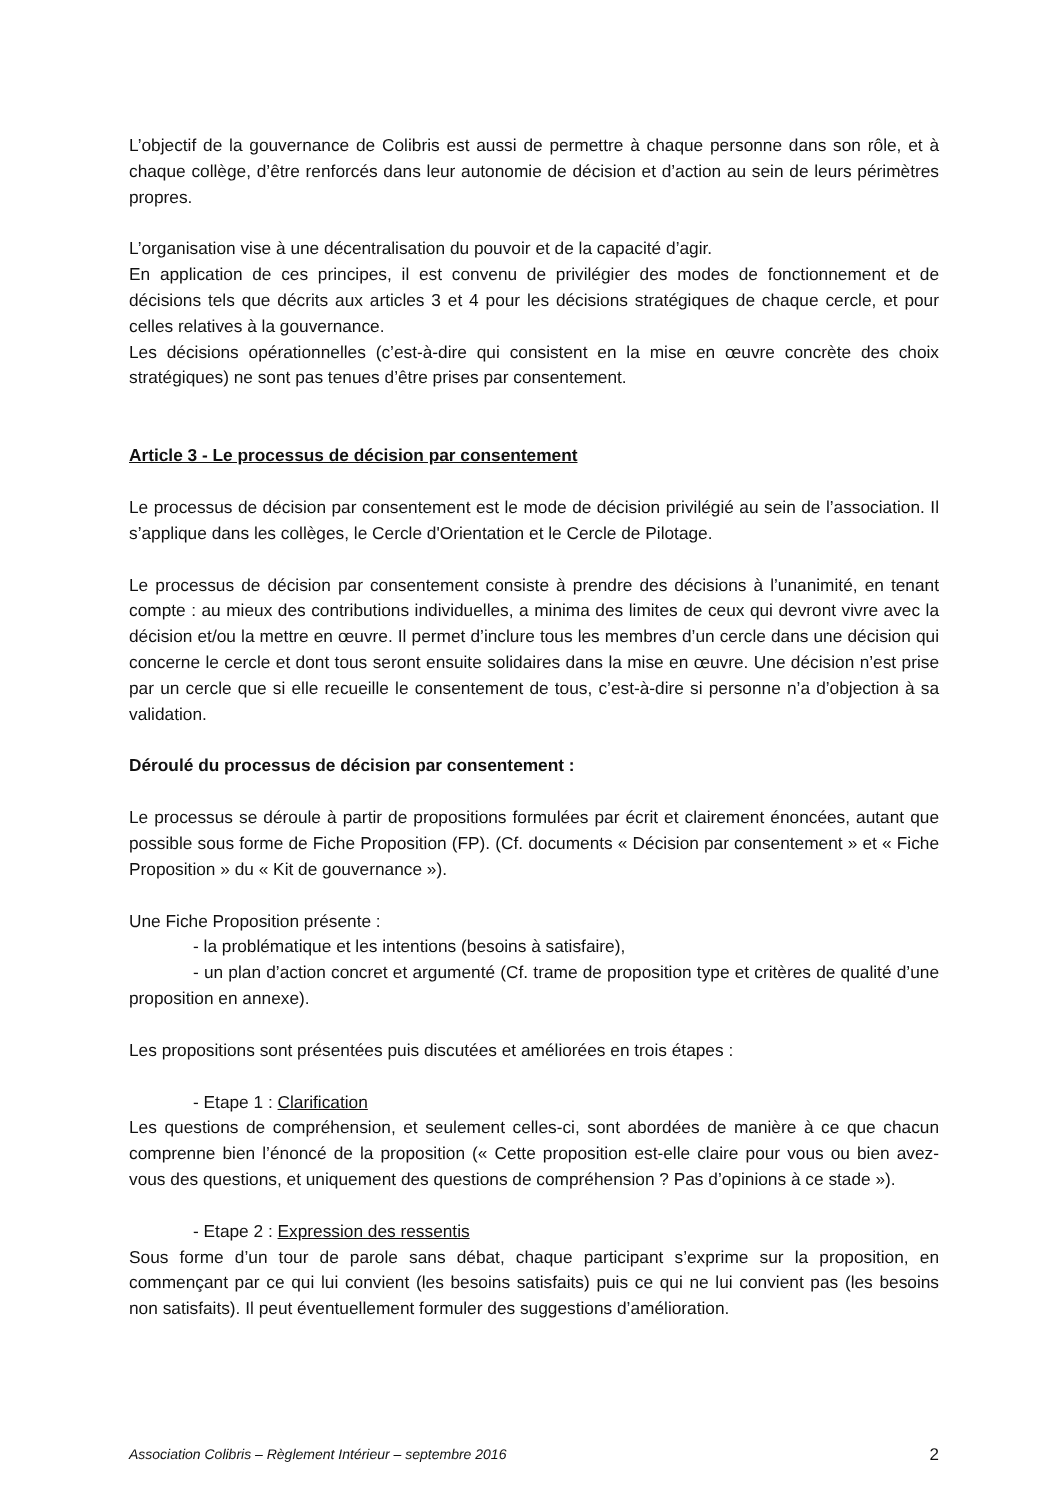L’objectif de la gouvernance de Colibris est aussi de permettre à chaque personne dans son rôle, et à chaque collège, d’être renforcés dans leur autonomie de décision et d’action au sein de leurs périmètres propres.
L’organisation vise à une décentralisation du pouvoir et de la capacité d’agir.
En application de ces principes, il est convenu de privilégier des modes de fonctionnement et de décisions tels que décrits aux articles 3 et 4 pour les décisions stratégiques de chaque cercle, et pour celles relatives à la gouvernance.
Les décisions opérationnelles (c’est-à-dire qui consistent en la mise en œuvre concrète des choix stratégiques) ne sont pas tenues d’être prises par consentement.
Article 3 - Le processus de décision par consentement
Le processus de décision par consentement est le mode de décision privilégié au sein de l’association. Il s’applique dans les collèges, le Cercle d'Orientation et le Cercle de Pilotage.
Le processus de décision par consentement consiste à prendre des décisions à l’unanimité, en tenant compte : au mieux des contributions individuelles, a minima des limites de ceux qui devront vivre avec la décision et/ou la mettre en œuvre. Il permet d’inclure tous les membres d’un cercle dans une décision qui concerne le cercle et dont tous seront ensuite solidaires dans la mise en œuvre. Une décision n’est prise par un cercle que si elle recueille le consentement de tous, c’est-à-dire si personne n’a d’objection à sa validation.
Déroulé du processus de décision par consentement :
Le processus se déroule à partir de propositions formulées par écrit et clairement énoncées, autant que possible sous forme de Fiche Proposition (FP). (Cf. documents « Décision par consentement » et « Fiche Proposition » du « Kit de gouvernance »).
Une Fiche Proposition présente :
- la problématique et les intentions (besoins à satisfaire),
- un plan d’action concret et argumenté (Cf. trame de proposition type et critères de qualité d’une proposition en annexe).
Les propositions sont présentées puis discutées et améliorées en trois étapes :
- Etape 1 : Clarification
Les questions de compréhension, et seulement celles-ci, sont abordées de manière à ce que chacun comprenne bien l’énoncé de la proposition (« Cette proposition est-elle claire pour vous ou bien avez-vous des questions, et uniquement des questions de compréhension ? Pas d’opinions à ce stade »).
- Etape 2 : Expression des ressentis
Sous forme d’un tour de parole sans débat, chaque participant s’exprime sur la proposition, en commençant par ce qui lui convient (les besoins satisfaits) puis ce qui ne lui convient pas (les besoins non satisfaits). Il peut éventuellement formuler des suggestions d’amélioration.
Association Colibris – Règlement Intérieur – septembre 2016 2